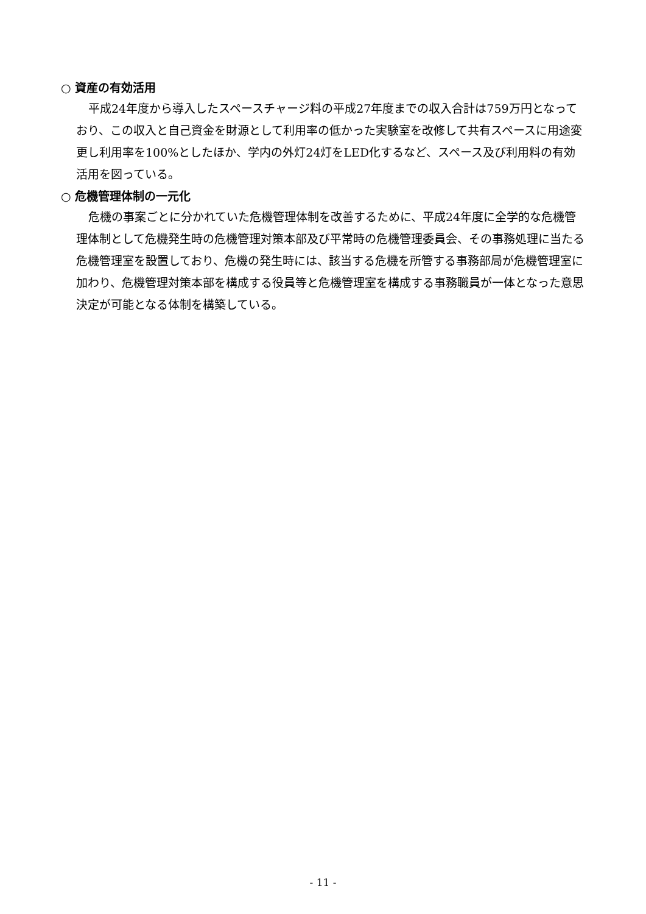○ 資産の有効活用
平成24年度から導入したスペースチャージ料の平成27年度までの収入合計は759万円となっており、この収入と自己資金を財源として利用率の低かった実験室を改修して共有スペースに用途変更し利用率を100%としたほか、学内の外灯24灯をLED化するなど、スペース及び利用料の有効活用を図っている。
○ 危機管理体制の一元化
危機の事案ごとに分かれていた危機管理体制を改善するために、平成24年度に全学的な危機管理体制として危機発生時の危機管理対策本部及び平常時の危機管理委員会、その事務処理に当たる危機管理室を設置しており、危機の発生時には、該当する危機を所管する事務部局が危機管理室に加わり、危機管理対策本部を構成する役員等と危機管理室を構成する事務職員が一体となった意思決定が可能となる体制を構築している。
- 11 -